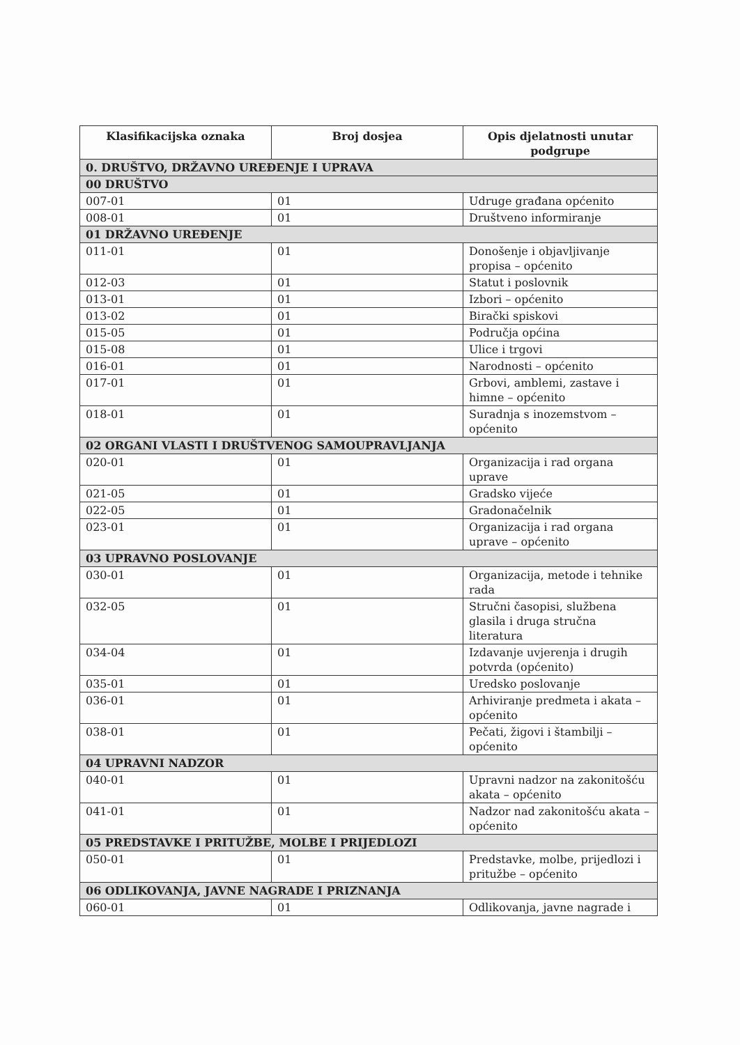| Klasifikacijska oznaka | Broj dosjea | Opis djelatnosti unutar podgrupe |
| --- | --- | --- |
| 0. DRUŠTVO, DRŽAVNO UREĐENJE I UPRAVA | | |
| 00 DRUŠTVO | | |
| 007-01 | 01 | Udruge građana općenito |
| 008-01 | 01 | Društveno informiranje |
| 01 DRŽAVNO UREĐENJE | | |
| 011-01 | 01 | Donošenje i objavljivanje propisa – općenito |
| 012-03 | 01 | Statut i poslovnik |
| 013-01 | 01 | Izbori – općenito |
| 013-02 | 01 | Birački spiskovi |
| 015-05 | 01 | Područja općina |
| 015-08 | 01 | Ulice i trgovi |
| 016-01 | 01 | Narodnosti – općenito |
| 017-01 | 01 | Grbovi, amblemi, zastave i himne – općenito |
| 018-01 | 01 | Suradnja s inozemstvom – općenito |
| 02 ORGANI VLASTI I DRUŠTVENOG SAMOUPRAVLJANJA | | |
| 020-01 | 01 | Organizacija i rad organa uprave |
| 021-05 | 01 | Gradsko vijeće |
| 022-05 | 01 | Gradonačelnik |
| 023-01 | 01 | Organizacija i rad organa uprave – općenito |
| 03 UPRAVNO POSLOVANJE | | |
| 030-01 | 01 | Organizacija, metode i tehnike rada |
| 032-05 | 01 | Stručni časopisi, službena glasila i druga stručna literatura |
| 034-04 | 01 | Izdavanje uvjerenja i drugih potvrda (općenito) |
| 035-01 | 01 | Uredsko poslovanje |
| 036-01 | 01 | Arhiviranje predmeta i akata – općenito |
| 038-01 | 01 | Pečati, žigovi i štambilji – općenito |
| 04 UPRAVNI NADZOR | | |
| 040-01 | 01 | Upravni nadzor na zakonitošću akata – općenito |
| 041-01 | 01 | Nadzor nad zakonitošću akata – općenito |
| 05 PREDSTAVKE I PRITUŽBE, MOLBE I PRIJEDLOZI | | |
| 050-01 | 01 | Predstavke, molbe, prijedlozi i pritužbe – općenito |
| 06 ODLIKOVANJA, JAVNE NAGRADE I PRIZNANJA | | |
| 060-01 | 01 | Odlikovanja, javne nagrade i |